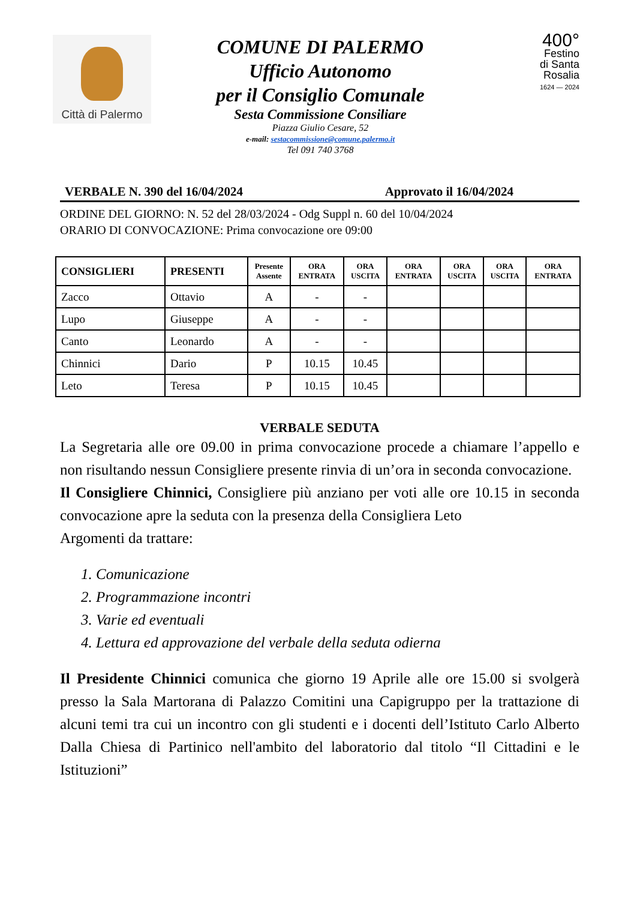Città di Palermo
COMUNE DI PALERMO
Ufficio Autonomo
per il Consiglio Comunale
Sesta Commissione Consiliare
Piazza Giulio Cesare, 52
e-mail: sestacommissione@comune.palermo.it
Tel 091 740 3768
400°
Festino
di Santa
Rosalia
1624 — 2024
VERBALE N. 390 del 16/04/2024 Approvato il 16/04/2024
ORDINE DEL GIORNO: N. 52 del 28/03/2024 - Odg Suppl n. 60 del 10/04/2024
ORARIO DI CONVOCAZIONE: Prima convocazione ore 09:00
| CONSIGLIERI | PRESENTI | Presente Assente | ORA ENTRATA | ORA USCITA | ORA ENTRATA | ORA USCITA | ORA USCITA | ORA ENTRATA |
| --- | --- | --- | --- | --- | --- | --- | --- | --- |
| Zacco | Ottavio | A | - | - | | | | |
| Lupo | Giuseppe | A | - | - | | | | |
| Canto | Leonardo | A | - | - | | | | |
| Chinnici | Dario | P | 10.15 | 10.45 | | | | |
| Leto | Teresa | P | 10.15 | 10.45 | | | | |
VERBALE SEDUTA
La Segretaria alle ore 09.00 in prima convocazione procede a chiamare l’appello e non risultando nessun Consigliere presente rinvia di un’ora in seconda convocazione.
Il Consigliere Chinnici, Consigliere più anziano per voti alle ore 10.15 in seconda convocazione apre la seduta con la presenza della Consigliera Leto
Argomenti da trattare:
1. Comunicazione
2. Programmazione incontri
3. Varie ed eventuali
4. Lettura ed approvazione del verbale della seduta odierna
Il Presidente Chinnici comunica che giorno 19 Aprile alle ore 15.00 si svolgerà presso la Sala Martorana di Palazzo Comitini una Capigruppo per la trattazione di alcuni temi tra cui un incontro con gli studenti e i docenti dell’Istituto Carlo Alberto Dalla Chiesa di Partinico nell'ambito del laboratorio dal titolo “Il Cittadini e le Istituzioni”